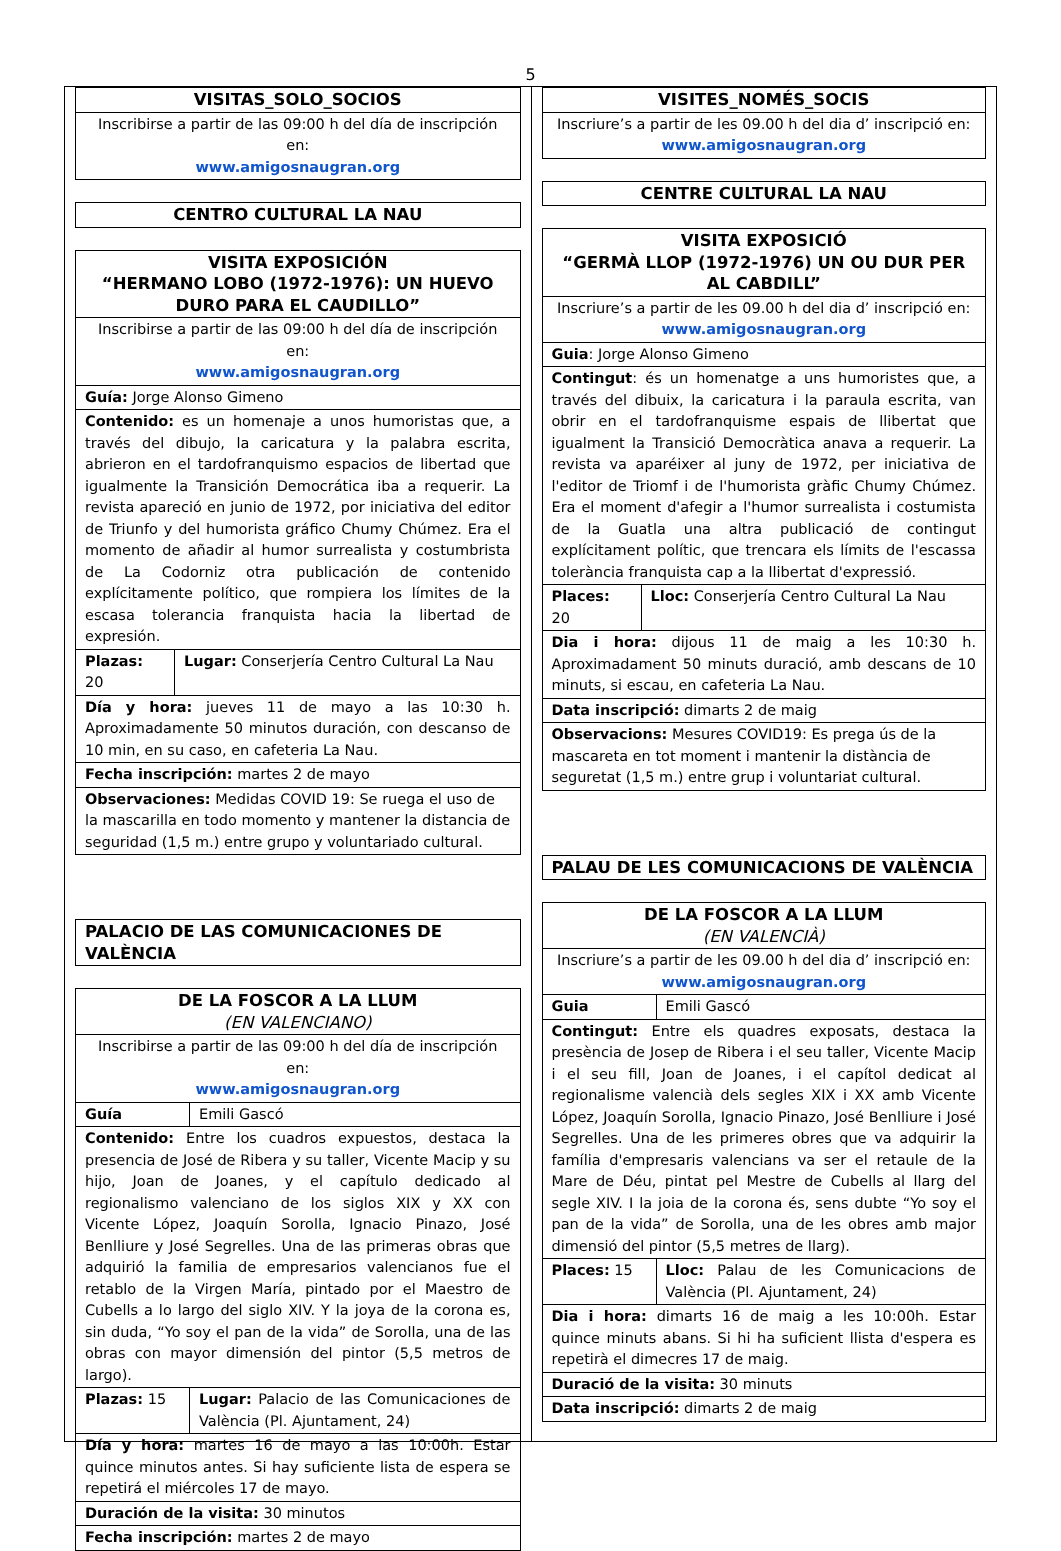5
| VISITAS_SOLO_SOCIOS |
| Inscribirse a partir de las 09:00 h del día de inscripción en: www.amigosnaugran.org |
| CENTRO CULTURAL LA NAU |
| VISITA EXPOSICIÓN “HERMANO LOBO (1972-1976): UN HUEVO DURO PARA EL CAUDILLO” | |
| Inscribirse a partir de las 09:00 h del día de inscripción en: www.amigosnaugran.org | |
| Guía: Jorge Alonso Gimeno | |
| Contenido: es un homenaje a unos humoristas que, a través del dibujo, la caricatura y la palabra escrita, abrieron en el tardofranquismo espacios de libertad que igualmente la Transición Democrática iba a requerir. La revista apareció en junio de 1972, por iniciativa del editor de Triunfo y del humorista gráfico Chumy Chúmez. Era el momento de añadir al humor surrealista y costumbrista de La Codorniz otra publicación de contenido explícitamente político, que rompiera los límites de la escasa tolerancia franquista hacia la libertad de expresión. | |
| Plazas: 20 | Lugar: Conserjería Centro Cultural La Nau |
| Día y hora: jueves 11 de mayo a las 10:30 h. Aproximadamente 50 minutos duración, con descanso de 10 min, en su caso, en cafeteria La Nau. | |
| Fecha inscripción: martes 2 de mayo | |
| Observaciones: Medidas COVID 19: Se ruega el uso de la mascarilla en todo momento y mantener la distancia de seguridad (1,5 m.) entre grupo y voluntariado cultural. | |
| PALACIO DE LAS COMUNICACIONES DE VALÈNCIA |
| DE LA FOSCOR A LA LLUM (EN VALENCIANO) | |
| Inscribirse a partir de las 09:00 h del día de inscripción en: www.amigosnaugran.org | |
| Guía | Emili Gascó |
| Contenido: Entre los cuadros expuestos, destaca la presencia de José de Ribera y su taller, Vicente Macip y su hijo, Joan de Joanes, y el capítulo dedicado al regionalismo valenciano de los siglos XIX y XX con Vicente López, Joaquín Sorolla, Ignacio Pinazo, José Benlliure y José Segrelles. Una de las primeras obras que adquirió la familia de empresarios valencianos fue el retablo de la Virgen María, pintado por el Maestro de Cubells a lo largo del siglo XIV. Y la joya de la corona es, sin duda, “Yo soy el pan de la vida” de Sorolla, una de las obras con mayor dimensión del pintor (5,5 metros de largo). | |
| Plazas: 15 | Lugar: Palacio de las Comunicaciones de València (Pl. Ajuntament, 24) |
| Día y hora: martes 16 de mayo a las 10:00h. Estar quince minutos antes. Si hay suficiente lista de espera se repetirá el miércoles 17 de mayo. | |
| Duración de la visita: 30 minutos | |
| Fecha inscripción: martes 2 de mayo | |
| VISITES_NOMÉS_SOCIS |
| Inscriure’s a partir de les 09.00 h del dia d’ inscripció en: www.amigosnaugran.org |
| CENTRE CULTURAL LA NAU |
| VISITA EXPOSICIÓ “GERMÀ LLOP (1972-1976) UN OU DUR PER AL CABDILL” | |
| Inscriure’s a partir de les 09.00 h del dia d’ inscripció en: www.amigosnaugran.org | |
| Guia : Jorge Alonso Gimeno | |
| Contingut : és un homenatge a uns humoristes que, a través del dibuix, la caricatura i la paraula escrita, van obrir en el tardofranquisme espais de llibertat que igualment la Transició Democràtica anava a requerir. La revista va aparéixer al juny de 1972, per iniciativa de l'editor de Triomf i de l'humorista gràfic Chumy Chúmez. Era el moment d'afegir a l'humor surrealista i costumista de la Guatla una altra publicació de contingut explícitament polític, que trencara els límits de l'escassa tolerància franquista cap a la llibertat d'expressió. | |
| Places: 20 | Lloc: Conserjería Centro Cultural La Nau |
| Dia i hora: dijous 11 de maig a les 10:30 h. Aproximadament 50 minuts duració, amb descans de 10 minuts, si escau, en cafeteria La Nau. | |
| Data inscripció: dimarts 2 de maig | |
| Observacions: Mesures COVID19: Es prega ús de la mascareta en tot moment i mantenir la distància de seguretat (1,5 m.) entre grup i voluntariat cultural. | |
| PALAU DE LES COMUNICACIONS DE VALÈNCIA |
| DE LA FOSCOR A LA LLUM (EN VALENCIÀ) | |
| Inscriure’s a partir de les 09.00 h del dia d’ inscripció en: www.amigosnaugran.org | |
| Guia | Emili Gascó |
| Contingut: Entre els quadres exposats, destaca la presència de Josep de Ribera i el seu taller, Vicente Macip i el seu fill, Joan de Joanes, i el capítol dedicat al regionalisme valencià dels segles XIX i XX amb Vicente López, Joaquín Sorolla, Ignacio Pinazo, José Benlliure i José Segrelles. Una de les primeres obres que va adquirir la família d'empresaris valencians va ser el retaule de la Mare de Déu, pintat pel Mestre de Cubells al llarg del segle XIV. I la joia de la corona és, sens dubte “Yo soy el pan de la vida” de Sorolla, una de les obres amb major dimensió del pintor (5,5 metres de llarg). | |
| Places: 15 | Lloc: Palau de les Comunicacions de València (Pl. Ajuntament, 24) |
| Dia i hora: dimarts 16 de maig a les 10:00h. Estar quince minuts abans. Si hi ha suficient llista d'espera es repetirà el dimecres 17 de maig. | |
| Duració de la visita: 30 minuts | |
| Data inscripció: dimarts 2 de maig | |